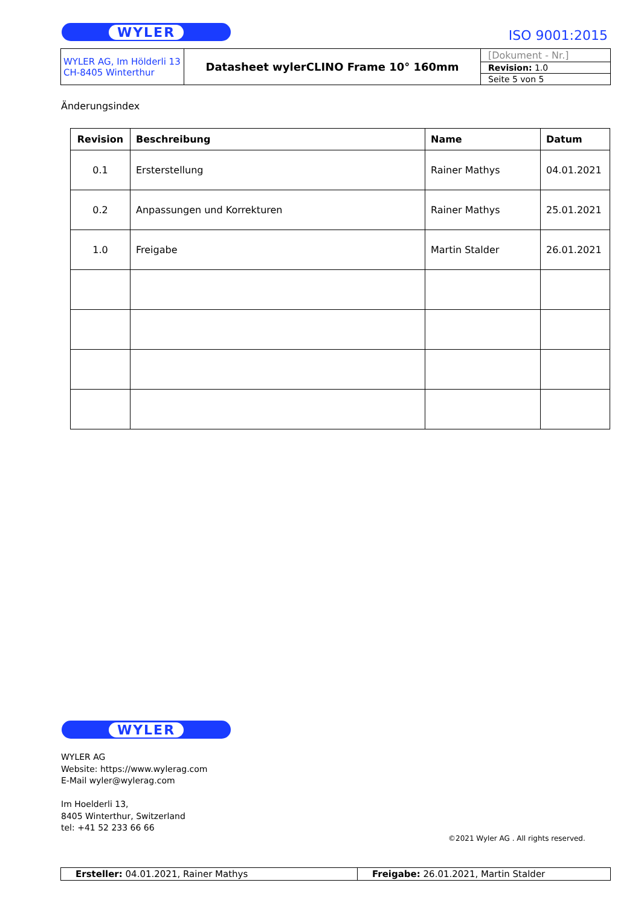WYLER ISO 9001:2015
| WYLER AG, Im Hölderli 13 CH-8405 Winterthur | Datasheet wylerCLINO Frame 10° 160mm | [Dokument - Nr.] |
| | | Revision: 1.0 |
| | | Seite 5 von 5 |
Änderungsindex
| Revision | Beschreibung | Name | Datum |
| --- | --- | --- | --- |
| 0.1 | Ersterstellung | Rainer Mathys | 04.01.2021 |
| 0.2 | Anpassungen und Korrekturen | Rainer Mathys | 25.01.2021 |
| 1.0 | Freigabe | Martin Stalder | 26.01.2021 |
WYLER
WYLER AG
Website: https://www.wylerag.com
E-Mail wyler@wylerag.com
Im Hoelderli 13,
8405 Winterthur, Switzerland
tel: +41 52 233 66 66
©2021 Wyler AG . All rights reserved.
| Ersteller: 04.01.2021, Rainer Mathys | Freigabe: 26.01.2021, Martin Stalder |